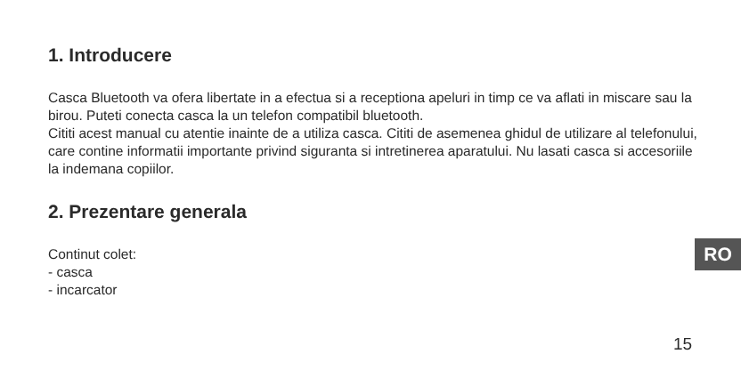1. Introducere
Casca Bluetooth va ofera libertate in a efectua si a receptiona apeluri in timp ce va aflati in miscare sau la birou. Puteti conecta casca la un telefon compatibil bluetooth.
Cititi acest manual cu atentie inainte de a utiliza casca. Cititi de asemenea ghidul de utilizare al telefonului, care contine informatii importante privind siguranta si intretinerea aparatului. Nu lasati casca si accesoriile la indemana copiilor.
2. Prezentare generala
Continut colet:
- casca
- incarcator
RO
15